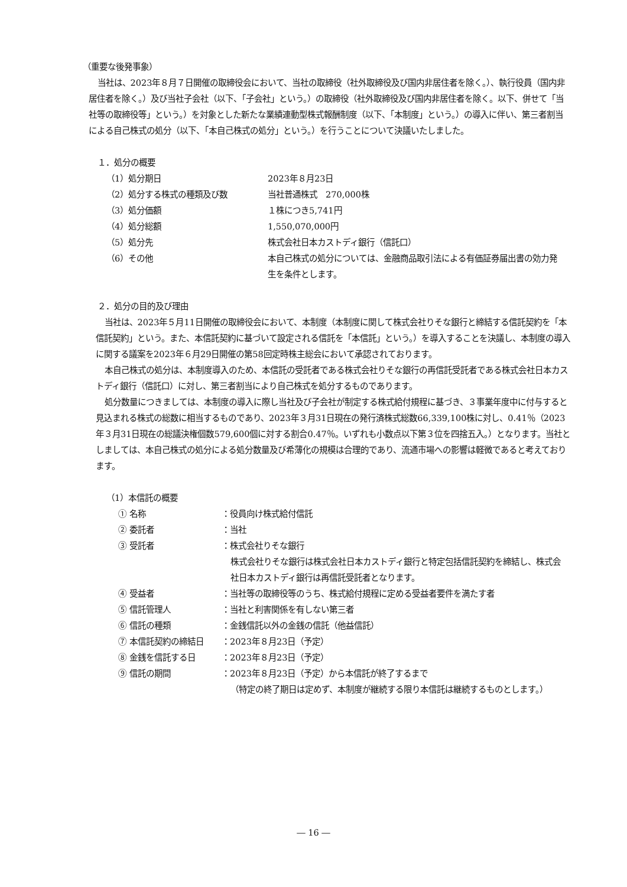（重要な後発事象）
当社は、2023年８月７日開催の取締役会において、当社の取締役（社外取締役及び国内非居住者を除く。）、執行役員（国内非居住者を除く。）及び当社子会社（以下、「子会社」という。）の取締役（社外取締役及び国内非居住者を除く。以下、併せて「当社等の取締役等」という。）を対象とした新たな業績連動型株式報酬制度（以下、「本制度」という。）の導入に伴い、第三者割当による自己株式の処分（以下、「本自己株式の処分」という。）を行うことについて決議いたしました。
１．処分の概要
| （1）処分期日 | 2023年８月23日 |
| （2）処分する株式の種類及び数 | 当社普通株式 270,000株 |
| （3）処分価額 | １株につき5,741円 |
| （4）処分総額 | 1,550,070,000円 |
| （5）処分先 | 株式会社日本カストディ銀行（信託口） |
| （6）その他 | 本自己株式の処分については、金融商品取引法による有価証券届出書の効力発生を条件とします。 |
２．処分の目的及び理由
当社は、2023年５月11日開催の取締役会において、本制度（本制度に関して株式会社りそな銀行と締結する信託契約を「本信託契約」という。また、本信託契約に基づいて設定される信託を「本信託」という。）を導入することを決議し、本制度の導入に関する議案を2023年６月29日開催の第58回定時株主総会において承認されております。
本自己株式の処分は、本制度導入のため、本信託の受託者である株式会社りそな銀行の再信託受託者である株式会社日本カストディ銀行（信託口）に対し、第三者割当により自己株式を処分するものであります。
処分数量につきましては、本制度の導入に際し当社及び子会社が制定する株式給付規程に基づき、３事業年度中に付与すると見込まれる株式の総数に相当するものであり、2023年３月31日現在の発行済株式総数66,339,100株に対し、0.41％（2023年３月31日現在の総議決権個数579,600個に対する割合0.47％。いずれも小数点以下第３位を四捨五入。）となります。当社としましては、本自己株式の処分による処分数量及び希薄化の規模は合理的であり、流通市場への影響は軽微であると考えております。
（1）本信託の概要
| ① 名称 | ：役員向け株式給付信託 |
| ② 委託者 | ：当社 |
| ③ 受託者 | ：株式会社りそな銀行 株式会社りそな銀行は株式会社日本カストディ銀行と特定包括信託契約を締結し、株式会社日本カストディ銀行は再信託受託者となります。 |
| ④ 受益者 | ：当社等の取締役等のうち、株式給付規程に定める受益者要件を満たす者 |
| ⑤ 信託管理人 | ：当社と利害関係を有しない第三者 |
| ⑥ 信託の種類 | ：金銭信託以外の金銭の信託（他益信託） |
| ⑦ 本信託契約の締結日 | ：2023年８月23日（予定） |
| ⑧ 金銭を信託する日 | ：2023年８月23日（予定） |
| ⑨ 信託の期間 | ：2023年８月23日（予定）から本信託が終了するまで （特定の終了期日は定めず、本制度が継続する限り本信託は継続するものとします。） |
― 16 ―